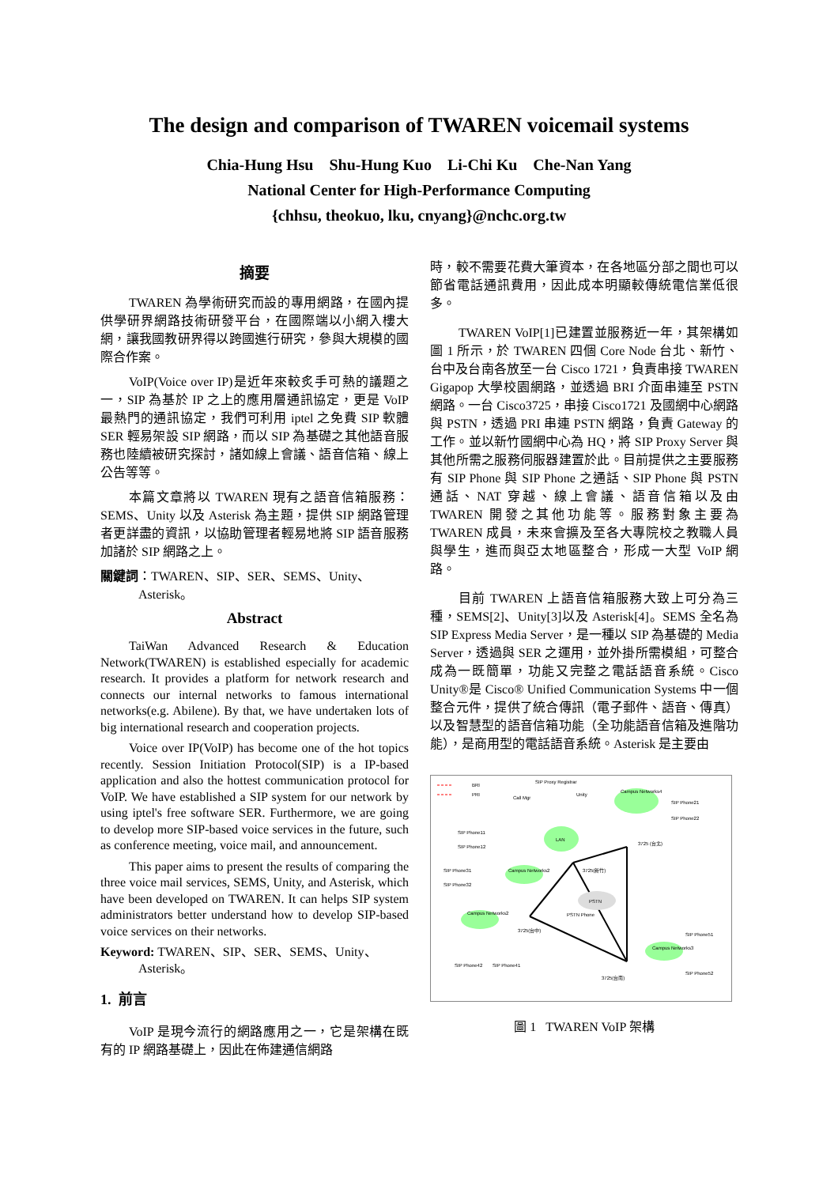The design and comparison of TWAREN voicemail systems
Chia-Hung Hsu Shu-Hung Kuo Li-Chi Ku Che-Nan Yang
National Center for High-Performance Computing
{chhsu, theokuo, lku, cnyang}@nchc.org.tw
摘要
TWAREN 為學術研究而設的專用網路，在國內提供學研界網路技術研發平台，在國際端以小網入樓大網，讓我國教研界得以跨國進行研究，參與大規模的國際合作案。
VoIP(Voice over IP)是近年來較炙手可熱的議題之一，SIP 為基於 IP 之上的應用層通訊協定，更是 VoIP 最熱門的通訊協定，我們可利用 iptel 之免費 SIP 軟體 SER 輕易架設 SIP 網路，而以 SIP 為基礎之其他語音服務也陸續被研究探討，諸如線上會議、語音信箱、線上公告等等。
本篇文章將以 TWAREN 現有之語音信箱服務：SEMS、Unity 以及 Asterisk 為主題，提供 SIP 網路管理者更詳盡的資訊，以協助管理者輕易地將 SIP 語音服務加諸於 SIP 網路之上。
關鍵詞：TWAREN、SIP、SER、SEMS、Unity、
Asterisk。
Abstract
TaiWan Advanced Research & Education Network(TWAREN) is established especially for academic research. It provides a platform for network research and connects our internal networks to famous international networks(e.g. Abilene). By that, we have undertaken lots of big international research and cooperation projects.
Voice over IP(VoIP) has become one of the hot topics recently. Session Initiation Protocol(SIP) is a IP-based application and also the hottest communication protocol for VoIP. We have established a SIP system for our network by using iptel's free software SER. Furthermore, we are going to develop more SIP-based voice services in the future, such as conference meeting, voice mail, and announcement.
This paper aims to present the results of comparing the three voice mail services, SEMS, Unity, and Asterisk, which have been developed on TWAREN. It can helps SIP system administrators better understand how to develop SIP-based voice services on their networks.
Keyword: TWAREN、SIP、SER、SEMS、Unity、
Asterisk。
1. 前言
VoIP 是現今流行的網路應用之一，它是架構在既有的 IP 網路基礎上，因此在佈建通信網路
時，較不需要花費大筆資本，在各地區分部之間也可以節省電話通訊費用，因此成本明顯較傳統電信業低很多。
TWAREN VoIP[1]已建置並服務近一年，其架構如圖 1 所示，於 TWAREN 四個 Core Node 台北、新竹、台中及台南各放至一台 Cisco 1721，負責串接 TWAREN Gigapop 大學校園網路，並透過 BRI 介面串連至 PSTN 網路。一台 Cisco3725，串接 Cisco1721 及國網中心網路與 PSTN，透過 PRI 串連 PSTN 網路，負責 Gateway 的工作。並以新竹國網中心為 HQ，將 SIP Proxy Server 與其他所需之服務伺服器建置於此。目前提供之主要服務有 SIP Phone 與 SIP Phone 之通話、SIP Phone 與 PSTN 通話、NAT 穿越、線上會議、語音信箱以及由 TWAREN 開發之其他功能等。服務對象主要為 TWAREN 成員，未來會擴及至各大專院校之教職人員與學生，進而與亞太地區整合，形成一大型 VoIP 網路。
目前 TWAREN 上語音信箱服務大致上可分為三種，SEMS[2]、Unity[3]以及 Asterisk[4]。SEMS 全名為 SIP Express Media Server，是一種以 SIP 為基礎的 Media Server，透過與 SER 之運用，並外掛所需模組，可整合成為一既簡單，功能又完整之電話語音系統。Cisco Unity®是 Cisco® Unified Communication Systems 中一個整合元件，提供了統合傳訊（電子郵件、語音、傳真）以及智慧型的語音信箱功能（全功能語音信箱及進階功能），是商用型的電話語音系統。Asterisk 是主要由
BRI
PRI
LAN
PSTN
Campus Networks4
Campus Networks2
Campus Networks2
Campus Networks3
Call Mgr
SIP Proxy Registrar
Unity
SIP Phone11
SIP Phone12
SIP Phone31
SIP Phone32
SIP Phone21
SIP Phone22
3725 (台北)
3725(新竹)
3725(台中)
3725(台南)
PSTN Phone
SIP Phone51
SIP Phone52
SIP Phone42
SIP Phone41
圖 1 TWAREN VoIP 架構